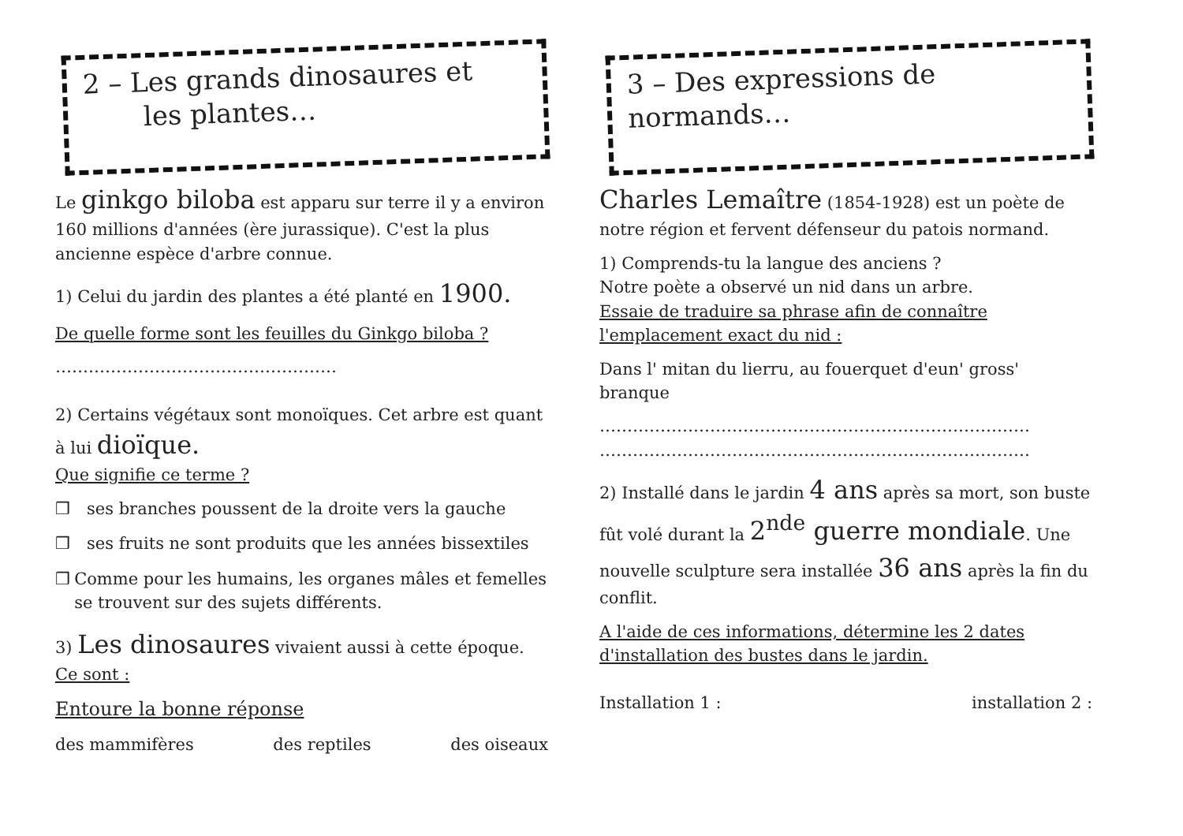2 – Les grands dinosaures et
les plantes…
Le ginkgo biloba est apparu sur terre il y a environ 160 millions d'années (ère jurassique). C'est la plus ancienne espèce d'arbre connue.
1) Celui du jardin des plantes a été planté en 1900.
De quelle forme sont les feuilles du Ginkgo biloba ?
……………………………………………
2) Certains végétaux sont monoïques. Cet arbre est quant à lui dioïque.
Que signifie ce terme ?
❒ ses branches poussent de la droite vers la gauche
❒ ses fruits ne sont produits que les années bissextiles
❒ Comme pour les humains, les organes mâles et femelles se trouvent sur des sujets différents.
3) Les dinosaures vivaient aussi à cette époque.
Ce sont :
Entoure la bonne réponse
des mammifères des reptiles des oiseaux
3 – Des expressions de
normands…
Charles Lemaître (1854-1928) est un poète de notre région et fervent défenseur du patois normand.
1) Comprends-tu la langue des anciens ?
Notre poète a observé un nid dans un arbre.
Essaie de traduire sa phrase afin de connaître l'emplacement exact du nid :
Dans l' mitan du lierru, au fouerquet d'eun' gross' branque
……………………………………………………………………
……………………………………………………………………
2) Installé dans le jardin 4 ans après sa mort, son buste fût volé durant la 2<sup>nde</sup> guerre mondiale. Une nouvelle sculpture sera installée 36 ans après la fin du conflit.
A l'aide de ces informations, détermine les 2 dates d'installation des bustes dans le jardin.
Installation 1 : installation 2 :